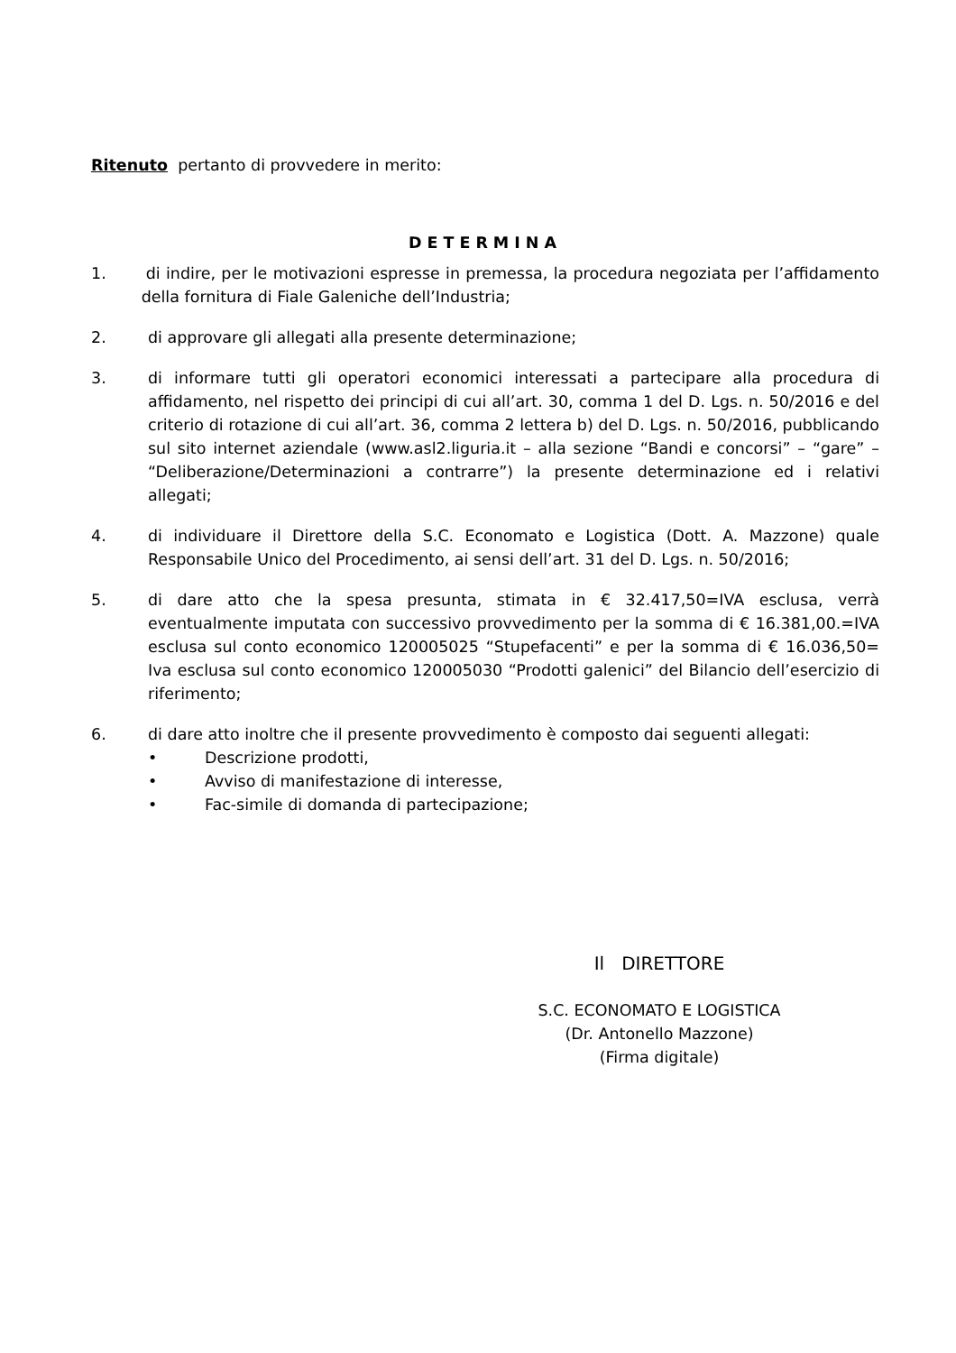Ritenuto pertanto di provvedere in merito:
DETERMINA
1. di indire, per le motivazioni espresse in premessa, la procedura negoziata per l’affidamento della fornitura di Fiale Galeniche dell’Industria;
2. di approvare gli allegati alla presente determinazione;
3. di informare tutti gli operatori economici interessati a partecipare alla procedura di affidamento, nel rispetto dei principi di cui all’art. 30, comma 1 del D. Lgs. n. 50/2016 e del criterio di rotazione di cui all’art. 36, comma 2 lettera b) del D. Lgs. n. 50/2016, pubblicando sul sito internet aziendale (www.asl2.liguria.it – alla sezione “Bandi e concorsi” – “gare” – “Deliberazione/Determinazioni a contrarre”) la presente determinazione ed i relativi allegati;
4. di individuare il Direttore della S.C. Economato e Logistica (Dott. A. Mazzone) quale Responsabile Unico del Procedimento, ai sensi dell’art. 31 del D. Lgs. n. 50/2016;
5. di dare atto che la spesa presunta, stimata in € 32.417,50=IVA esclusa, verrà eventualmente imputata con successivo provvedimento per la somma di € 16.381,00.=IVA esclusa sul conto economico 120005025 “Stupefacenti” e per la somma di € 16.036,50= Iva esclusa sul conto economico 120005030 “Prodotti galenici” del Bilancio dell’esercizio di riferimento;
6. di dare atto inoltre che il presente provvedimento è composto dai seguenti allegati:
• Descrizione prodotti,
• Avviso di manifestazione di interesse,
• Fac-simile di domanda di partecipazione;
Il DIRETTORE
S.C. ECONOMATO E LOGISTICA
(Dr. Antonello Mazzone)
(Firma digitale)